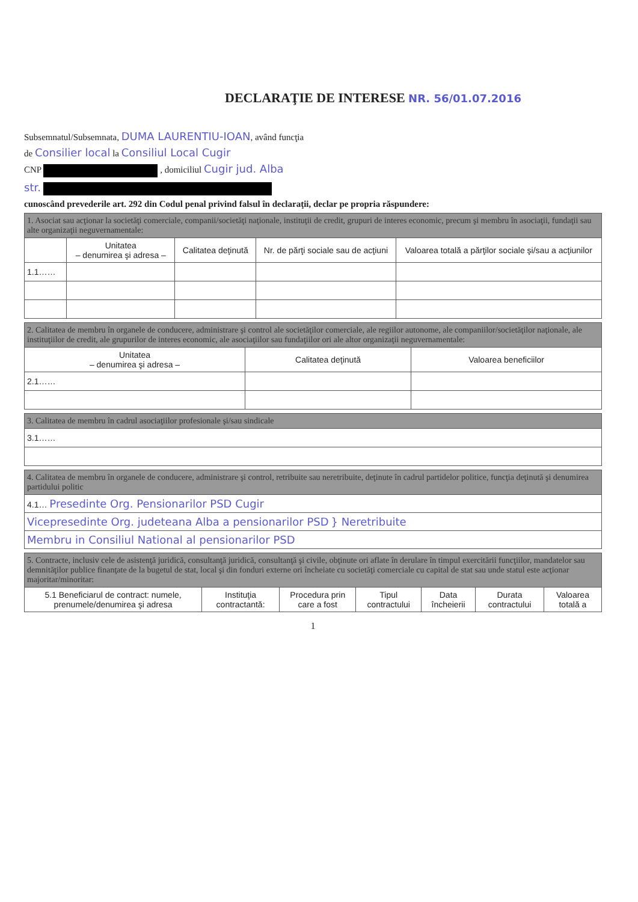DECLARAŢIE DE INTERESE NR. 56/01.07.2016
Subsemnatul/Subsemnata, DUMA LAURENTIU-IOAN, având funcţia
de Consilier local la Consiliul Local Cugir
CNP , domiciliul Cugir jud. Alba
str.
cunoscând prevederile art. 292 din Codul penal privind falsul în declaraţii, declar pe propria răspundere:
| 1. Asociat sau acţionar la societăţi comerciale, companii/societăţi naţionale, instituţii de credit, grupuri de interes economic, precum şi membru în asociaţii, fundaţii sau alte organizaţii neguvernamentale: | | | | |
| | Unitatea – denumirea şi adresa – | Calitatea deţinută | Nr. de părţi sociale sau de acţiuni | Valoarea totală a părţilor sociale şi/sau a acţiunilor |
| 1.1…… | | | | |
| 2. Calitatea de membru în organele de conducere, administrare şi control ale societăţilor comerciale, ale regiilor autonome, ale companiilor/societăţilor naţionale, ale instituţiilor de credit, ale grupurilor de interes economic, ale asociaţiilor sau fundaţiilor ori ale altor organizaţii neguvernamentale: | | |
| Unitatea – denumirea şi adresa – | Calitatea deţinută | Valoarea beneficiilor |
| 2.1…… | | |
| 3. Calitatea de membru în cadrul asociaţiilor profesionale şi/sau sindicale |
| 3.1…… |
| 4. Calitatea de membru în organele de conducere, administrare şi control, retribuite sau neretribuite, deţinute în cadrul partidelor politice, funcţia deţinută şi denumirea partidului politic |
| 4.1… Presedinte Org. Pensionarilor PSD Cugir |
| Vicepresedinte Org. judeteana Alba a pensionarilor PSD } Neretribuite |
| Membru in Consiliul National al pensionarilor PSD |
| 5. Contracte, inclusiv cele de asistenţă juridică, consultanţă juridică, consultanţă şi civile, obţinute ori aflate în derulare în timpul exercitării funcţiilor, mandatelor sau demnităţilor publice finanţate de la bugetul de stat, local şi din fonduri externe ori încheiate cu societăţi comerciale cu capital de stat sau unde statul este acţionar majoritar/minoritar: | | | | | | |
| 5.1 Beneficiarul de contract: numele, prenumele/denumirea şi adresa | Instituţia contractantă: | Procedura prin care a fost | Tipul contractului | Data încheierii | Durata contractului | Valoarea totală a |
1